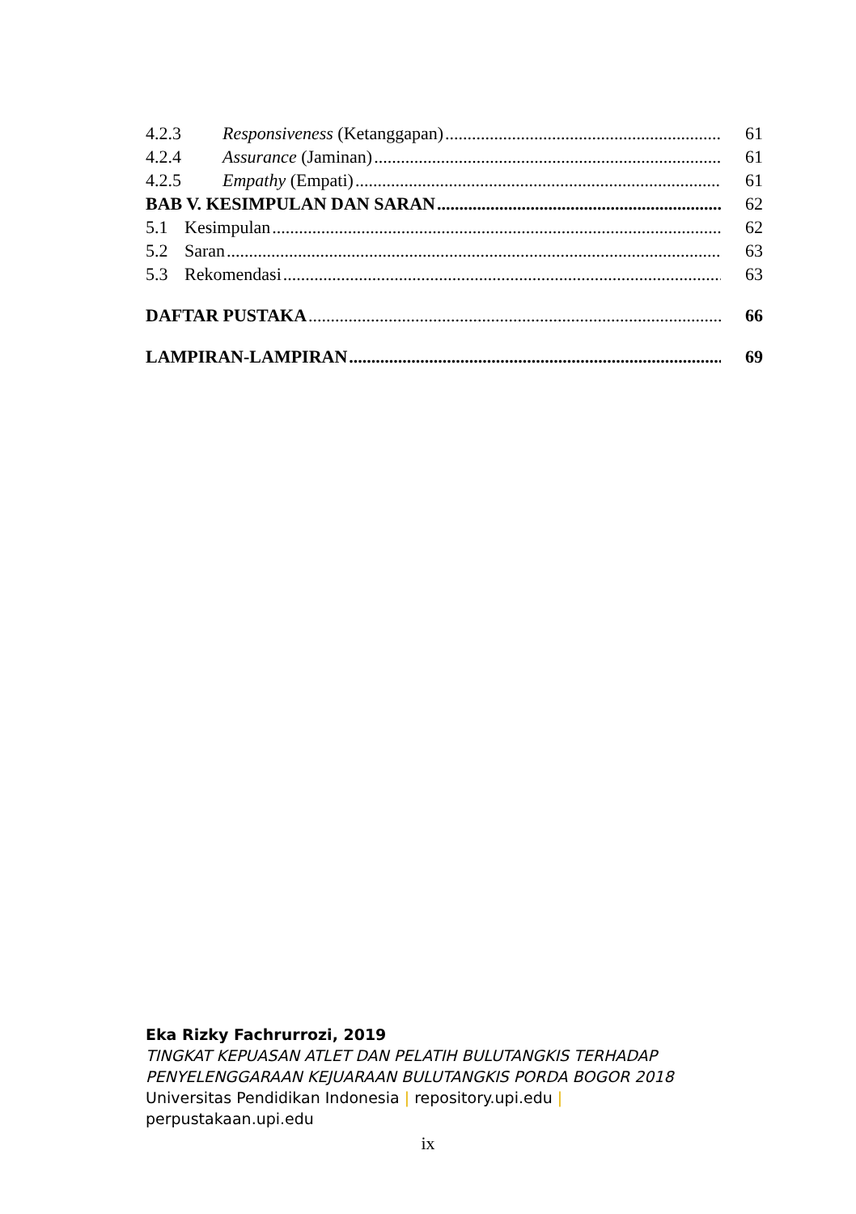4.2.3 Responsiveness (Ketanggapan) 61
4.2.4 Assurance (Jaminan) 61
4.2.5 Empathy (Empati) 61
BAB V. KESIMPULAN DAN SARAN 62
5.1 Kesimpulan 62
5.2 Saran 63
5.3 Rekomendasi 63
DAFTAR PUSTAKA 66
LAMPIRAN-LAMPIRAN 69
Eka Rizky Fachrurrozi, 2019
TINGKAT KEPUASAN ATLET DAN PELATIH BULUTANGKIS TERHADAP
PENYELENGGARAAN KEJUARAAN BULUTANGKIS PORDA BOGOR 2018
Universitas Pendidikan Indonesia | repository.upi.edu |
perpustakaan.upi.edu
ix